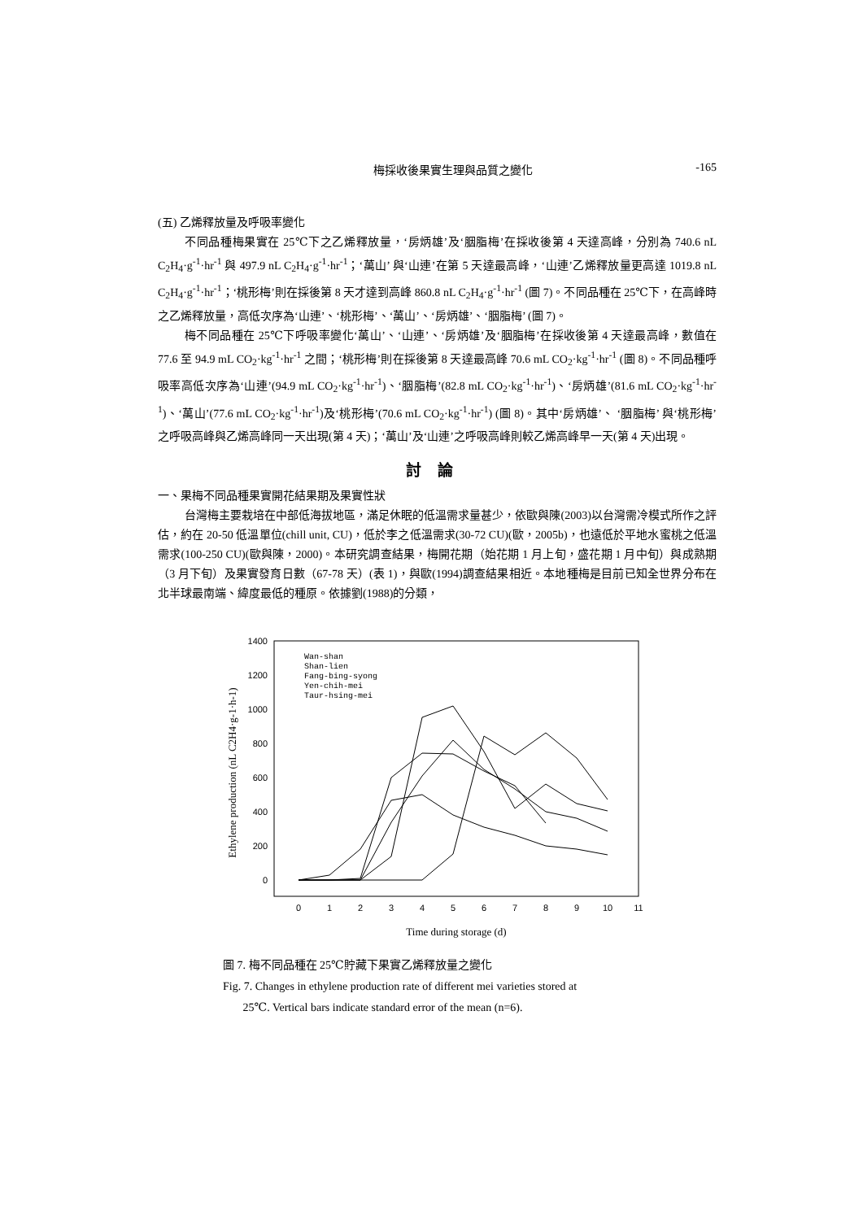梅採收後果實生理與品質之變化 -165
(五) 乙烯釋放量及呼吸率變化
不同品種梅果實在 25℃下之乙烯釋放量，‘房炳雄’及‘胭脂梅’在採收後第 4 天達高峰，分別為 740.6 nL C<sub>2</sub>H<sub>4</sub>·g<sup>-1</sup>·hr<sup>-1</sup> 與 497.9 nL C<sub>2</sub>H<sub>4</sub>·g<sup>-1</sup>·hr<sup>-1</sup>；‘萬山’ 與‘山連’在第 5 天達最高峰，‘山連’乙烯釋放量更高達 1019.8 nL C<sub>2</sub>H<sub>4</sub>·g<sup>-1</sup>·hr<sup>-1</sup>；‘桃形梅’則在採後第 8 天才達到高峰 860.8 nL C<sub>2</sub>H<sub>4</sub>·g<sup>-1</sup>·hr<sup>-1</sup> (圖 7)。不同品種在 25℃下，在高峰時之乙烯釋放量，高低次序為‘山連’、‘桃形梅’、‘萬山’、‘房炳雄’、‘胭脂梅’ (圖 7)。
梅不同品種在 25℃下呼吸率變化‘萬山’、‘山連’、‘房炳雄’及‘胭脂梅’在採收後第 4 天達最高峰，數值在 77.6 至 94.9 mL CO<sub>2</sub>·kg<sup>-1</sup>·hr<sup>-1</sup> 之間；‘桃形梅’則在採後第 8 天達最高峰 70.6 mL CO<sub>2</sub>·kg<sup>-1</sup>·hr<sup>-1</sup> (圖 8)。不同品種呼吸率高低次序為‘山連’(94.9 mL CO<sub>2</sub>·kg<sup>-1</sup>·hr<sup>-1</sup>)、‘胭脂梅’(82.8 mL CO<sub>2</sub>·kg<sup>-1</sup>·hr<sup>-1</sup>)、‘房炳雄’(81.6 mL CO<sub>2</sub>·kg<sup>-1</sup>·hr<sup>-1</sup>)、‘萬山’(77.6 mL CO<sub>2</sub>·kg<sup>-1</sup>·hr<sup>-1</sup>)及‘桃形梅’(70.6 mL CO<sub>2</sub>·kg<sup>-1</sup>·hr<sup>-1</sup>) (圖 8)。其中‘房炳雄’、 ‘胭脂梅’ 與‘桃形梅’之呼吸高峰與乙烯高峰同一天出現(第 4 天)；‘萬山’及‘山連’之呼吸高峰則較乙烯高峰早一天(第 4 天)出現。
討論
一、果梅不同品種果實開花結果期及果實性狀
台灣梅主要栽培在中部低海拔地區，滿足休眠的低溫需求量甚少，依歐與陳(2003)以台灣需冷模式所作之評估，約在 20-50 低溫單位(chill unit, CU)，低於李之低溫需求(30-72 CU)(歐，2005b)，也遠低於平地水蜜桃之低溫需求(100-250 CU)(歐與陳，2000)。本研究調查結果，梅開花期（始花期 1 月上旬，盛花期 1 月中旬）與成熟期（3 月下旬）及果實發育日數（67-78 天）(表 1)，與歐(1994)調查結果相近。本地種梅是目前已知全世界分布在北半球最南端、緯度最低的種原。依據劉(1988)的分類，
1400
1200
1000
800
600
400
200
0
0
1
2
3
4
5
6
7
8
9
10
11
Time during storage (d)
Ethylene production (nL C2H4·g-1·h-1)
Wan-shan
Shan-lien
Fang-bing-syong
Yen-chih-mei
Taur-hsing-mei
圖 7. 梅不同品種在 25℃貯藏下果實乙烯釋放量之變化
Fig. 7. Changes in ethylene production rate of different mei varieties stored at
25℃. Vertical bars indicate standard error of the mean (n=6).